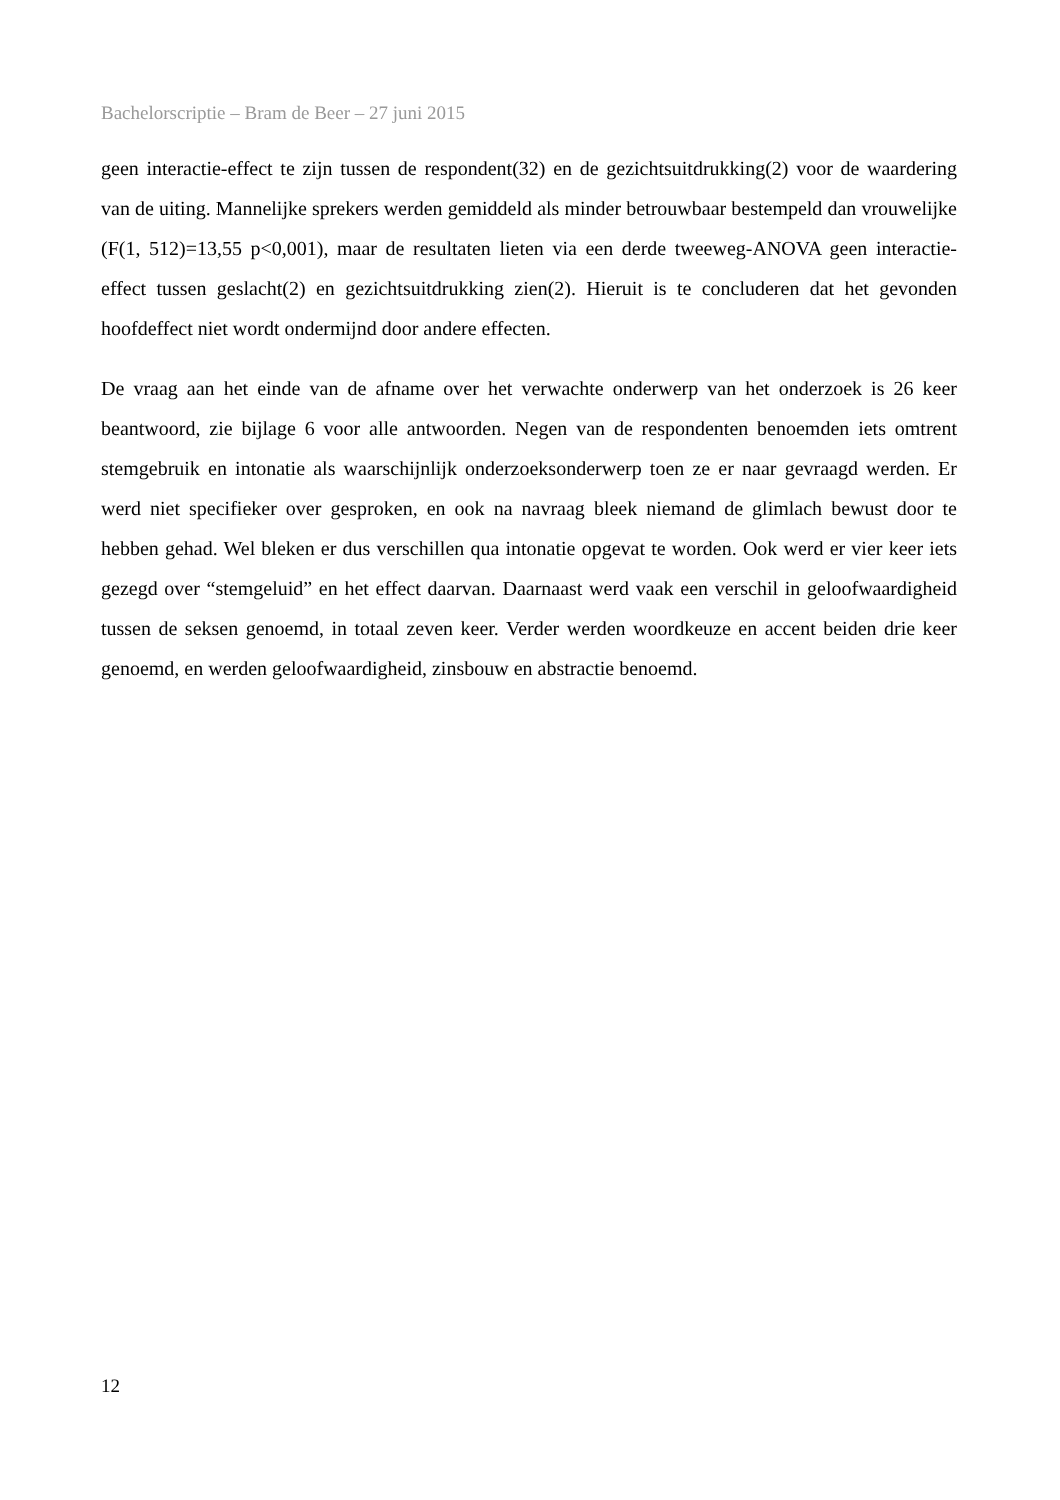Bachelorscriptie – Bram de Beer – 27 juni 2015
geen interactie-effect te zijn tussen de respondent(32) en de gezichtsuitdrukking(2) voor de waardering van de uiting. Mannelijke sprekers werden gemiddeld als minder betrouwbaar bestempeld dan vrouwelijke (F(1, 512)=13,55 p<0,001), maar de resultaten lieten via een derde tweeweg-ANOVA geen interactie-effect tussen geslacht(2) en gezichtsuitdrukking zien(2). Hieruit is te concluderen dat het gevonden hoofdeffect niet wordt ondermijnd door andere effecten.
De vraag aan het einde van de afname over het verwachte onderwerp van het onderzoek is 26 keer beantwoord, zie bijlage 6 voor alle antwoorden. Negen van de respondenten benoemden iets omtrent stemgebruik en intonatie als waarschijnlijk onderzoeksonderwerp toen ze er naar gevraagd werden. Er werd niet specifieker over gesproken, en ook na navraag bleek niemand de glimlach bewust door te hebben gehad. Wel bleken er dus verschillen qua intonatie opgevat te worden. Ook werd er vier keer iets gezegd over “stemgeluid” en het effect daarvan. Daarnaast werd vaak een verschil in geloofwaardigheid tussen de seksen genoemd, in totaal zeven keer. Verder werden woordkeuze en accent beiden drie keer genoemd, en werden geloofwaardigheid, zinsbouw en abstractie benoemd.
12